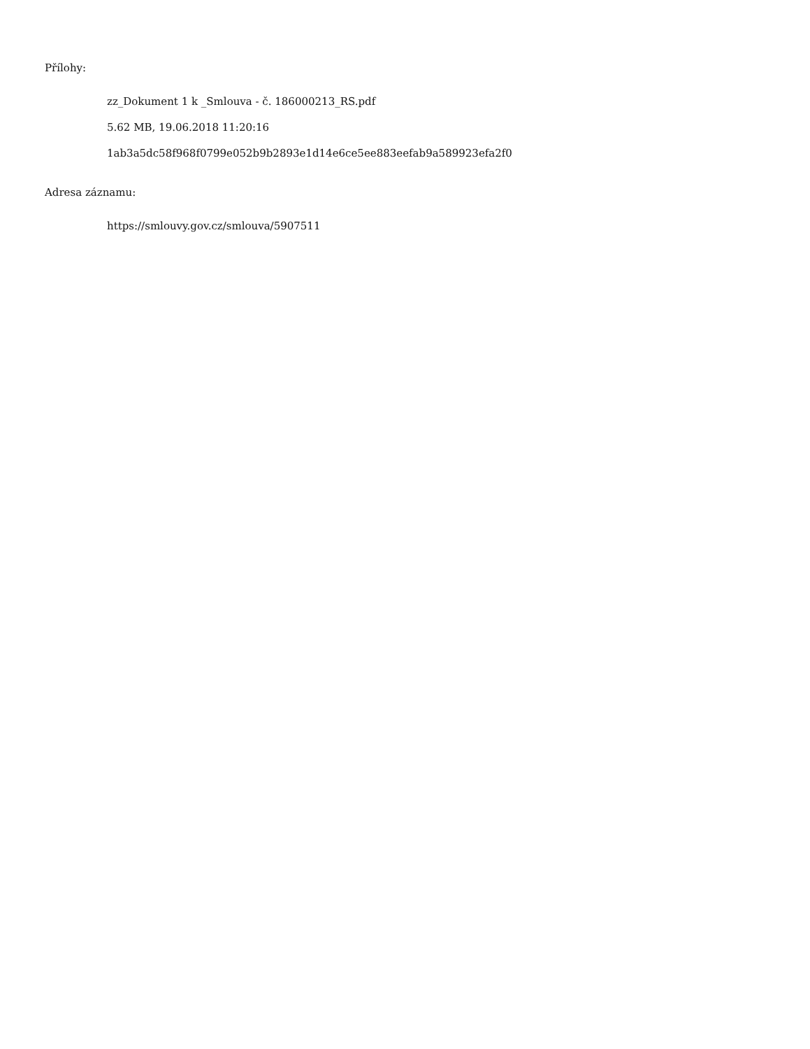Přílohy:
zz_Dokument 1 k _Smlouva - č. 186000213_RS.pdf
5.62 MB, 19.06.2018 11:20:16
1ab3a5dc58f968f0799e052b9b2893e1d14e6ce5ee883eefab9a589923efa2f0
Adresa záznamu:
https://smlouvy.gov.cz/smlouva/5907511